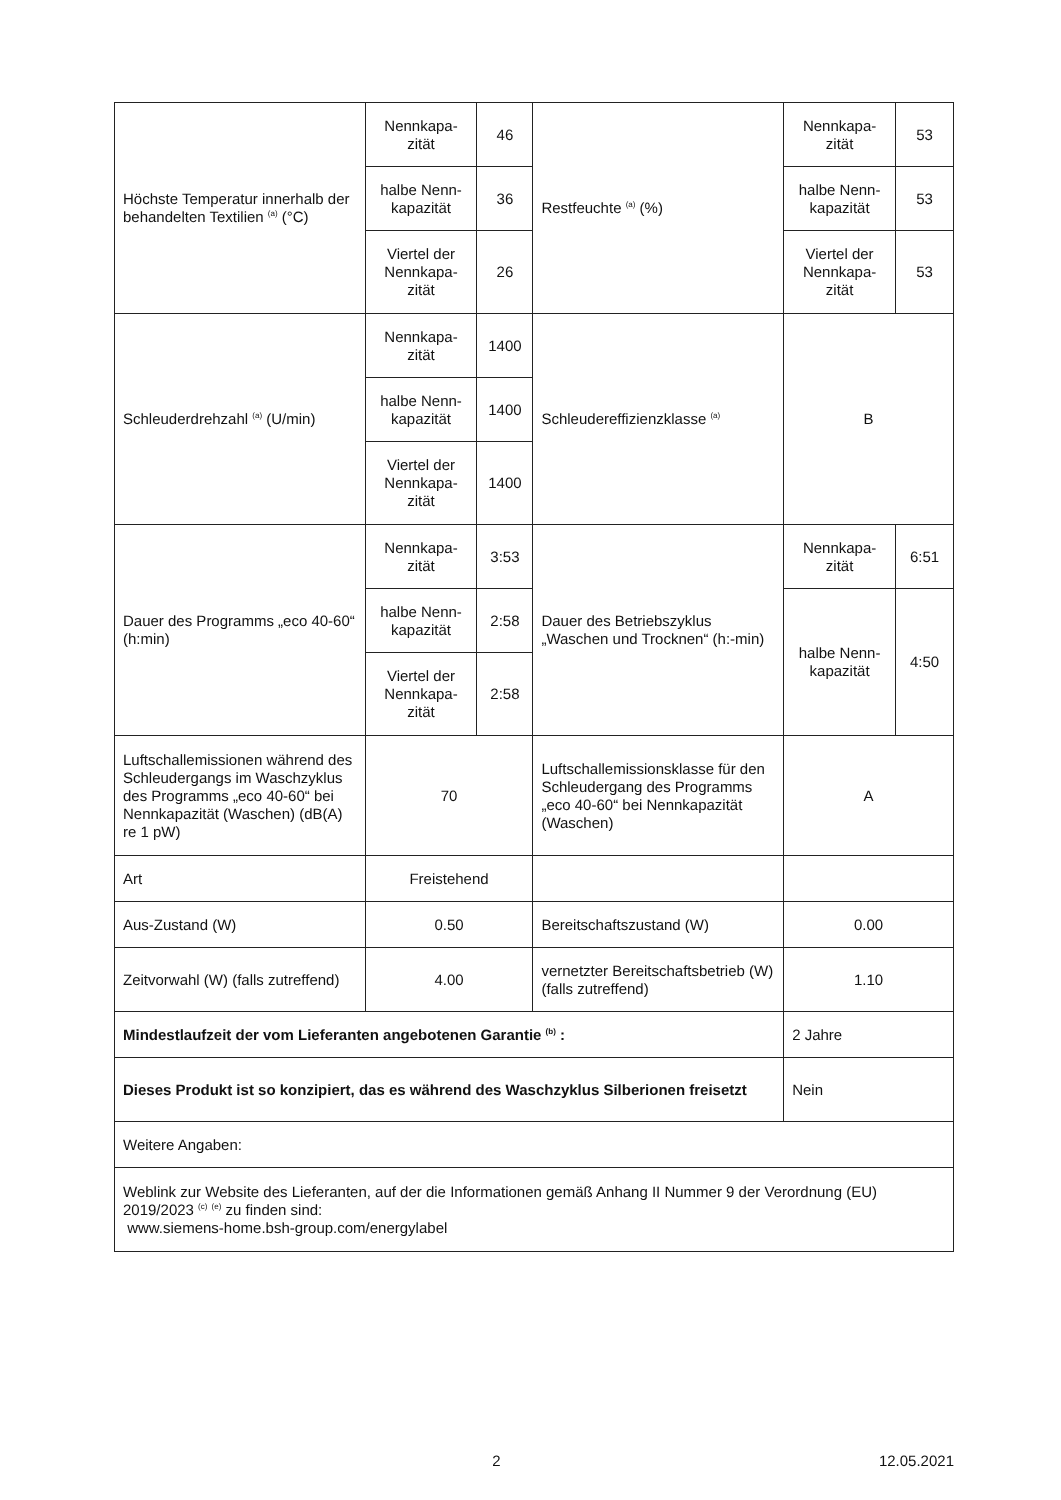| Höchste Temperatur innerhalb der behandelten Textilien <sup>(a)</sup> (°C) | Nennkapa-zität | 46 | Restfeuchte <sup>(a)</sup> (%) | Nennkapa-zität | 53 |
| | halbe Nenn-kapazität | 36 | | halbe Nenn-kapazität | 53 |
| | Viertel der Nennkapa-zität | 26 | | Viertel der Nennkapa-zität | 53 |
| Schleuderdrehzahl <sup>(a)</sup> (U/min) | Nennkapa-zität | 1400 | Schleudereffizienzklasse <sup>(a)</sup> | B | |
| | halbe Nenn-kapazität | 1400 | | | |
| | Viertel der Nennkapa-zität | 1400 | | | |
| Dauer des Programms „eco 40-60“ (h:min) | Nennkapa-zität | 3:53 | Dauer des Betriebszyklus „Waschen und Trocknen“ (h:-min) | Nennkapa-zität | 6:51 |
| | halbe Nenn-kapazität | 2:58 | | halbe Nenn-kapazität | 4:50 |
| | Viertel der Nennkapa-zität | 2:58 | | | |
| Luftschallemissionen während des Schleudergangs im Waschzyklus des Programms „eco 40-60“ bei Nennkapazität (Waschen) (dB(A) re 1 pW) | 70 | | Luftschallemissionsklasse für den Schleudergang des Programms „eco 40-60“ bei Nennkapazität (Waschen) | A | |
| Art | Freistehend | | | | |
| Aus-Zustand (W) | 0.50 | | Bereitschaftszustand (W) | 0.00 | |
| Zeitvorwahl (W) (falls zutreffend) | 4.00 | | vernetzter Bereitschaftsbetrieb (W) (falls zutreffend) | 1.10 | |
| Mindestlaufzeit der vom Lieferanten angebotenen Garantie <sup>(b)</sup> : | | | | 2 Jahre | |
| Dieses Produkt ist so konzipiert, das es während des Waschzyklus Silberionen freisetzt | | | | Nein | |
| Weitere Angaben: | | | | | |
| Weblink zur Website des Lieferanten, auf der die Informationen gemäß Anhang II Nummer 9 der Verordnung (EU) 2019/2023 <sup>(c)</sup> <sup>(e)</sup> zu finden sind: www.siemens-home.bsh-group.com/energylabel | | | | | |
2 12.05.2021